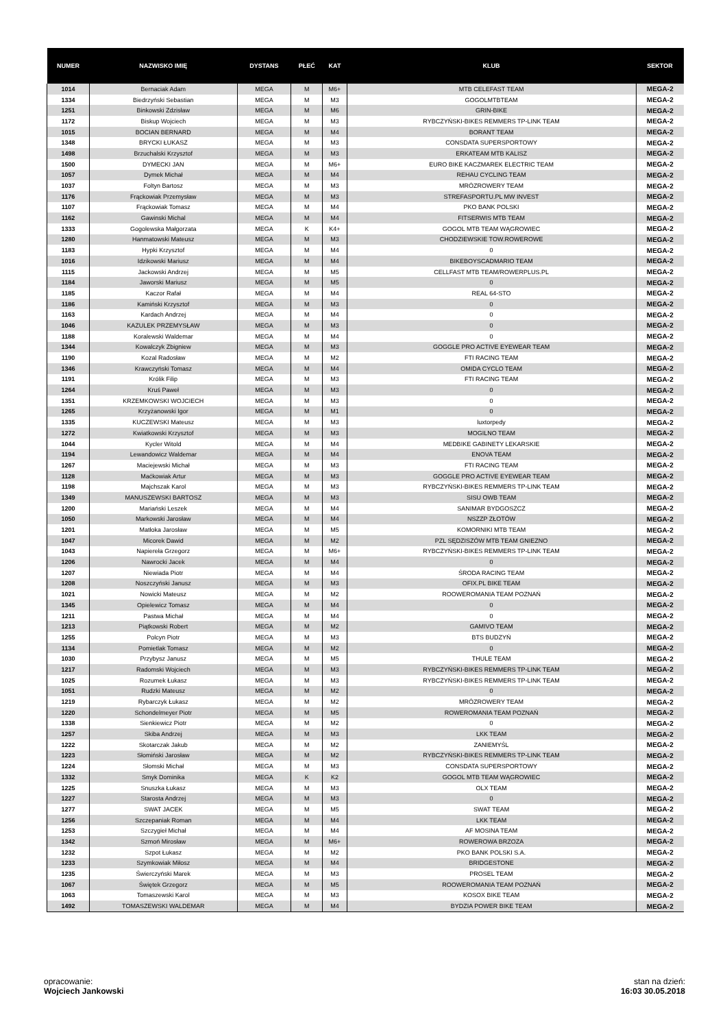| NUMER | NAZWISKO IMIĘ | DYSTANS | PŁEĆ | KAT | KLUB | SEKTOR |
| --- | --- | --- | --- | --- | --- | --- |
| 1014 | Bernaciak Adam | MEGA | M | M6+ | MTB CELEFAST TEAM | MEGA-2 |
| 1334 | Biedrzyński Sebastian | MEGA | M | M3 | GOGOLMTBTEAM | MEGA-2 |
| 1251 | Binkowski Zdzisław | MEGA | M | M6 | GRIN-BIKE | MEGA-2 |
| 1172 | Biskup Wojciech | MEGA | M | M3 | RYBCZYŃSKI-BIKES REMMERS TP-LINK TEAM | MEGA-2 |
| 1015 | BOCIAN BERNARD | MEGA | M | M4 | BORANT TEAM | MEGA-2 |
| 1348 | BRYCKI ŁUKASZ | MEGA | M | M3 | CONSDATA SUPERSPORTOWY | MEGA-2 |
| 1498 | Brzuchalski Krzysztof | MEGA | M | M3 | ERKATEAM MTB KALISZ | MEGA-2 |
| 1500 | DYMECKI JAN | MEGA | M | M6+ | EURO BIKE KACZMAREK ELECTRIC TEAM | MEGA-2 |
| 1057 | Dymek Michał | MEGA | M | M4 | REHAU CYCLING TEAM | MEGA-2 |
| 1037 | Foltyn Bartosz | MEGA | M | M3 | MRÓZROWERY TEAM | MEGA-2 |
| 1176 | Frąckowiak Przemysław | MEGA | M | M3 | STREFASPORTU.PL MW INVEST | MEGA-2 |
| 1107 | Frąckowiak Tomasz | MEGA | M | M4 | PKO BANK POLSKI | MEGA-2 |
| 1162 | Gawinski Michal | MEGA | M | M4 | FITSERWIS MTB TEAM | MEGA-2 |
| 1333 | Gogolewska Małgorzata | MEGA | K | K4+ | GOGOL MTB TEAM WĄGROWIEC | MEGA-2 |
| 1280 | Hanmatowski Mateusz | MEGA | M | M3 | CHODZIEWSKIE TOW.ROWEROWE | MEGA-2 |
| 1183 | Hypki Krzysztof | MEGA | M | M4 | 0 | MEGA-2 |
| 1016 | Idzikowski Mariusz | MEGA | M | M4 | BIKEBOYSCADMARIO TEAM | MEGA-2 |
| 1115 | Jackowski Andrzej | MEGA | M | M5 | CELLFAST MTB TEAM/ROWERPLUS.PL | MEGA-2 |
| 1184 | Jaworski Mariusz | MEGA | M | M5 | 0 | MEGA-2 |
| 1185 | Kaczor Rafał | MEGA | M | M4 | REAL 64-STO | MEGA-2 |
| 1186 | Kamiński Krzysztof | MEGA | M | M3 | 0 | MEGA-2 |
| 1163 | Kardach Andrzej | MEGA | M | M4 | 0 | MEGA-2 |
| 1046 | KAZULEK PRZEMYSŁAW | MEGA | M | M3 | 0 | MEGA-2 |
| 1188 | Koralewski Waldemar | MEGA | M | M4 | 0 | MEGA-2 |
| 1344 | Kowalczyk Zbigniew | MEGA | M | M3 | GOGGLE PRO ACTIVE EYEWEAR TEAM | MEGA-2 |
| 1190 | Kozal Radosław | MEGA | M | M2 | FTI RACING TEAM | MEGA-2 |
| 1346 | Krawczyński Tomasz | MEGA | M | M4 | OMIDA CYCLO TEAM | MEGA-2 |
| 1191 | Królik Filip | MEGA | M | M3 | FTI RACING TEAM | MEGA-2 |
| 1264 | Kruś Paweł | MEGA | M | M3 | 0 | MEGA-2 |
| 1351 | KRZEMKOWSKI WOJCIECH | MEGA | M | M3 | 0 | MEGA-2 |
| 1265 | Krzyżanowski Igor | MEGA | M | M1 | 0 | MEGA-2 |
| 1335 | KUCZEWSKI Mateusz | MEGA | M | M3 | luxtorpedy | MEGA-2 |
| 1272 | Kwiatkowski Krzysztof | MEGA | M | M3 | MOGILNO TEAM | MEGA-2 |
| 1044 | Kycler Witold | MEGA | M | M4 | MEDBIKE GABINETY LEKARSKIE | MEGA-2 |
| 1194 | Lewandowicz Waldemar | MEGA | M | M4 | ENOVA TEAM | MEGA-2 |
| 1267 | Maciejewski Michał | MEGA | M | M3 | FTI RACING TEAM | MEGA-2 |
| 1128 | Maćkowiak Artur | MEGA | M | M3 | GOGGLE PRO ACTIVE EYEWEAR TEAM | MEGA-2 |
| 1198 | Majchszak Karol | MEGA | M | M3 | RYBCZYŃSKI-BIKES REMMERS TP-LINK TEAM | MEGA-2 |
| 1349 | MANUSZEWSKI BARTOSZ | MEGA | M | M3 | SISU OWB TEAM | MEGA-2 |
| 1200 | Mariański Leszek | MEGA | M | M4 | SANIMAR BYDGOSZCZ | MEGA-2 |
| 1050 | Markowski Jarosław | MEGA | M | M4 | NSZZP ZŁOTÓW | MEGA-2 |
| 1201 | Matłoka Jarosław | MEGA | M | M5 | KOMORNIKI MTB TEAM | MEGA-2 |
| 1047 | Micorek Dawid | MEGA | M | M2 | PZL SĘDZISZÓW MTB TEAM GNIEZNO | MEGA-2 |
| 1043 | Napiereła Grzegorz | MEGA | M | M6+ | RYBCZYŃSKI-BIKES REMMERS TP-LINK TEAM | MEGA-2 |
| 1206 | Nawrocki Jacek | MEGA | M | M4 | 0 | MEGA-2 |
| 1207 | Niewiada Piotr | MEGA | M | M4 | ŚRODA RACING TEAM | MEGA-2 |
| 1208 | Noszczyński Janusz | MEGA | M | M3 | OFIX.PL BIKE TEAM | MEGA-2 |
| 1021 | Nowicki Mateusz | MEGA | M | M2 | ROOWEROMANIA TEAM POZNAŃ | MEGA-2 |
| 1345 | Opielewicz Tomasz | MEGA | M | M4 | 0 | MEGA-2 |
| 1211 | Pastwa Michał | MEGA | M | M4 | 0 | MEGA-2 |
| 1213 | Piątkowski Robert | MEGA | M | M2 | GAMIVO TEAM | MEGA-2 |
| 1255 | Polcyn Piotr | MEGA | M | M3 | BTS BUDZYŃ | MEGA-2 |
| 1134 | Pomietlak Tomasz | MEGA | M | M2 | 0 | MEGA-2 |
| 1030 | Przybysz Janusz | MEGA | M | M5 | THULE TEAM | MEGA-2 |
| 1217 | Radomski Wojciech | MEGA | M | M3 | RYBCZYŃSKI-BIKES REMMERS TP-LINK TEAM | MEGA-2 |
| 1025 | Rozumek Łukasz | MEGA | M | M3 | RYBCZYŃSKI-BIKES REMMERS TP-LINK TEAM | MEGA-2 |
| 1051 | Rudzki Mateusz | MEGA | M | M2 | 0 | MEGA-2 |
| 1219 | Rybarczyk Łukasz | MEGA | M | M2 | MRÓZROWERY TEAM | MEGA-2 |
| 1220 | Schondelmeyer Piotr | MEGA | M | M5 | ROWEROMANIA TEAM POZNAŃ | MEGA-2 |
| 1338 | Sienkiewicz Piotr | MEGA | M | M2 | 0 | MEGA-2 |
| 1257 | Skiba Andrzej | MEGA | M | M3 | LKK TEAM | MEGA-2 |
| 1222 | Skotarczak Jakub | MEGA | M | M2 | ZANIEMYŚL | MEGA-2 |
| 1223 | Słomiński Jarosław | MEGA | M | M2 | RYBCZYŃSKI-BIKES REMMERS TP-LINK TEAM | MEGA-2 |
| 1224 | Słomski Michał | MEGA | M | M3 | CONSDATA SUPERSPORTOWY | MEGA-2 |
| 1332 | Smyk Dominika | MEGA | K | K2 | GOGOL MTB TEAM WĄGROWIEC | MEGA-2 |
| 1225 | Snuszka Łukasz | MEGA | M | M3 | OLX TEAM | MEGA-2 |
| 1227 | Starosta Andrzej | MEGA | M | M3 | 0 | MEGA-2 |
| 1277 | SWAT JACEK | MEGA | M | M5 | SWAT TEAM | MEGA-2 |
| 1256 | Szczepaniak Roman | MEGA | M | M4 | LKK TEAM | MEGA-2 |
| 1253 | Szczygieł Michał | MEGA | M | M4 | AF MOSINA TEAM | MEGA-2 |
| 1342 | Szmoń Mirosław | MEGA | M | M6+ | ROWEROWA BRZOZA | MEGA-2 |
| 1232 | Szpot Łukasz | MEGA | M | M2 | PKO BANK POLSKI S.A. | MEGA-2 |
| 1233 | Szymkowiak Miłosz | MEGA | M | M4 | BRIDGESTONE | MEGA-2 |
| 1235 | Świerczyński Marek | MEGA | M | M3 | PROSEL TEAM | MEGA-2 |
| 1067 | Świętek Grzegorz | MEGA | M | M5 | ROOWEROMANIA TEAM POZNAŃ | MEGA-2 |
| 1063 | Tomaszewski Karol | MEGA | M | M3 | KOSOX BIKE TEAM | MEGA-2 |
| 1492 | TOMASZEWSKI WALDEMAR | MEGA | M | M4 | BYDZIA POWER BIKE TEAM | MEGA-2 |
opracowanie:
Wojciech Jankowski
stan na dzień:
16:03 30.05.2018